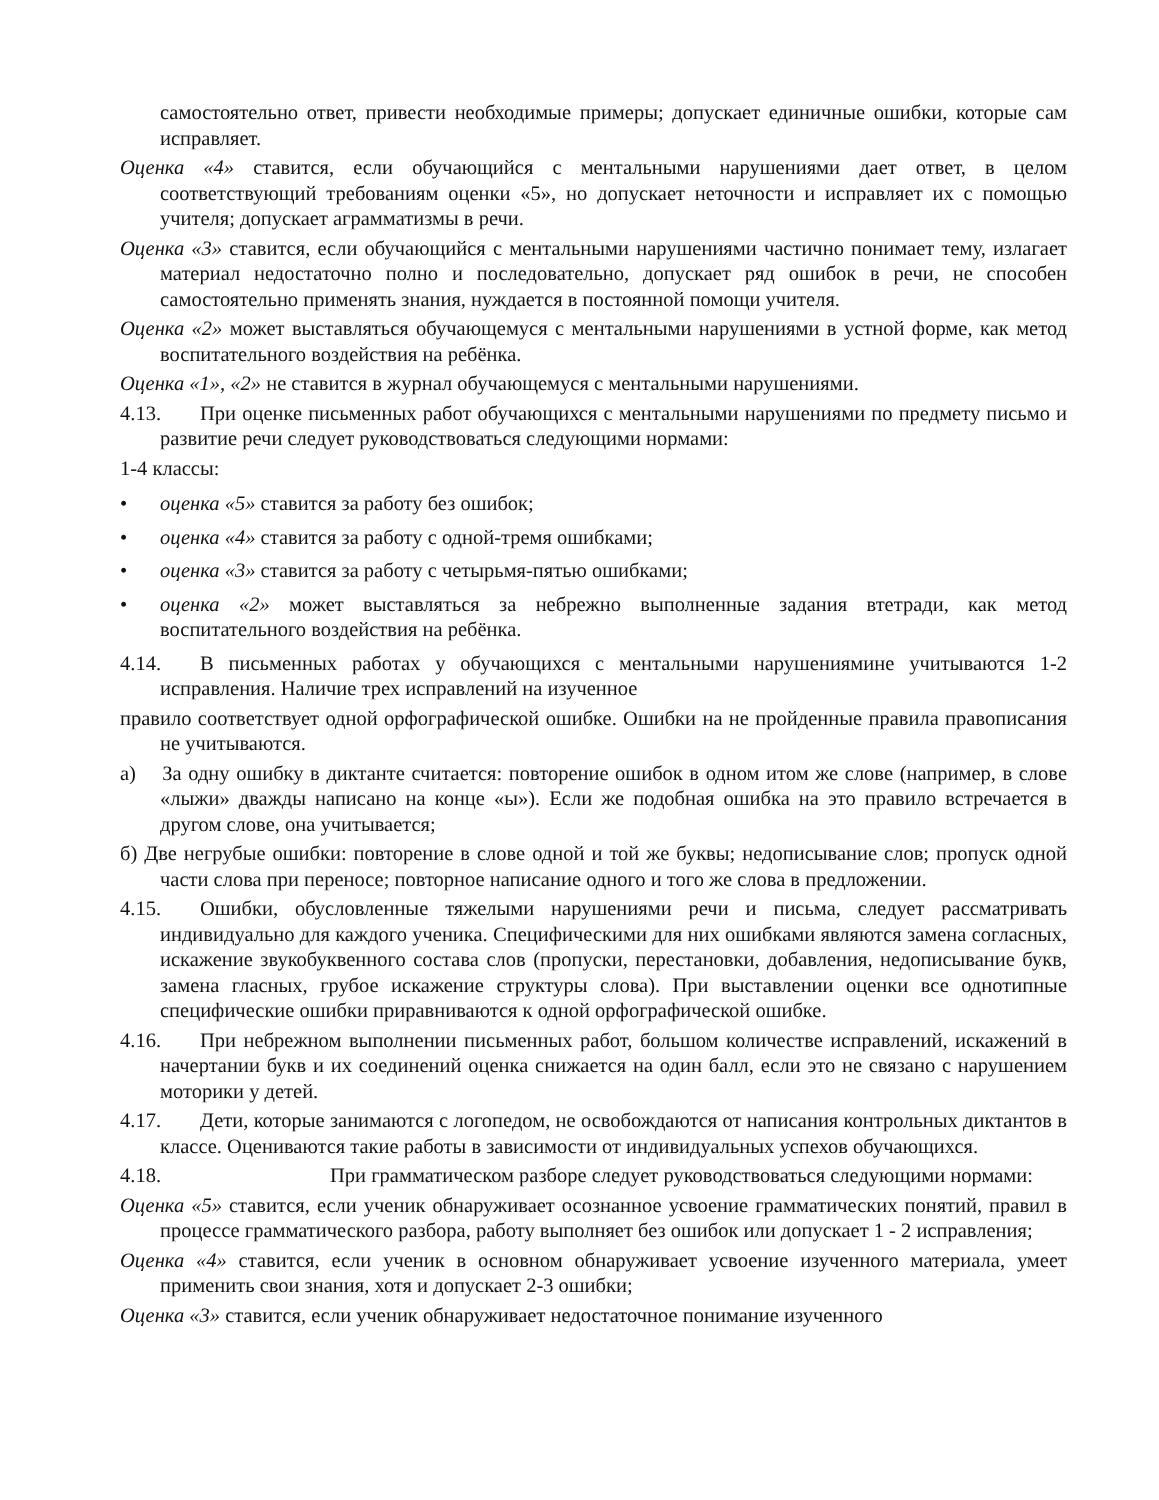самостоятельно ответ, привести необходимые примеры; допускает единичные ошибки, которые сам исправляет.
Оценка «4» ставится, если обучающийся с ментальными нарушениями дает ответ, в целом соответствующий требованиям оценки «5», но допускает неточности и исправляет их с помощью учителя; допускает аграмматизмы в речи.
Оценка «3» ставится, если обучающийся с ментальными нарушениями частично понимает тему, излагает материал недостаточно полно и последовательно, допускает ряд ошибок в речи, не способен самостоятельно применять знания, нуждается в постоянной помощи учителя.
Оценка «2» может выставляться обучающемуся с ментальными нарушениями в устной форме, как метод воспитательного воздействия на ребёнка.
Оценка «1», «2» не ставится в журнал обучающемуся с ментальными нарушениями.
4.13. При оценке письменных работ обучающихся с ментальными нарушениями по предмету письмо и развитие речи следует руководствоваться следующими нормами:
1-4 классы:
• оценка «5» ставится за работу без ошибок;
• оценка «4» ставится за работу с одной-тремя ошибками;
• оценка «3» ставится за работу с четырьмя-пятью ошибками;
• оценка «2» может выставляться за небрежно выполненные задания втетради, как метод воспитательного воздействия на ребёнка.
4.14. В письменных работах у обучающихся с ментальными нарушениямине учитываются 1-2 исправления. Наличие трех исправлений на изученное
правило соответствует одной орфографической ошибке. Ошибки на не пройденные правила правописания не учитываются.
а) За одну ошибку в диктанте считается: повторение ошибок в одном итом же слове (например, в слове «лыжи» дважды написано на конце «ы»). Если же подобная ошибка на это правило встречается в другом слове, она учитывается;
б) Две негрубые ошибки: повторение в слове одной и той же буквы; недописывание слов; пропуск одной части слова при переносе; повторное написание одного и того же слова в предложении.
4.15. Ошибки, обусловленные тяжелыми нарушениями речи и письма, следует рассматривать индивидуально для каждого ученика. Специфическими для них ошибками являются замена согласных, искажение звукобуквенного состава слов (пропуски, перестановки, добавления, недописывание букв, замена гласных, грубое искажение структуры слова). При выставлении оценки все однотипные специфические ошибки приравниваются к одной орфографической ошибке.
4.16. При небрежном выполнении письменных работ, большом количестве исправлений, искажений в начертании букв и их соединений оценка снижается на один балл, если это не связано с нарушением моторики у детей.
4.17. Дети, которые занимаются с логопедом, не освобождаются от написания контрольных диктантов в классе. Оцениваются такие работы в зависимости от индивидуальных успехов обучающихся.
4.18. При грамматическом разборе следует руководствоваться следующими нормами:
Оценка «5» ставится, если ученик обнаруживает осознанное усвоение грамматических понятий, правил в процессе грамматического разбора, работу выполняет без ошибок или допускает 1 - 2 исправления;
Оценка «4» ставится, если ученик в основном обнаруживает усвоение изученного материала, умеет применить свои знания, хотя и допускает 2-3 ошибки;
Оценка «3» ставится, если ученик обнаруживает недостаточное понимание изученного